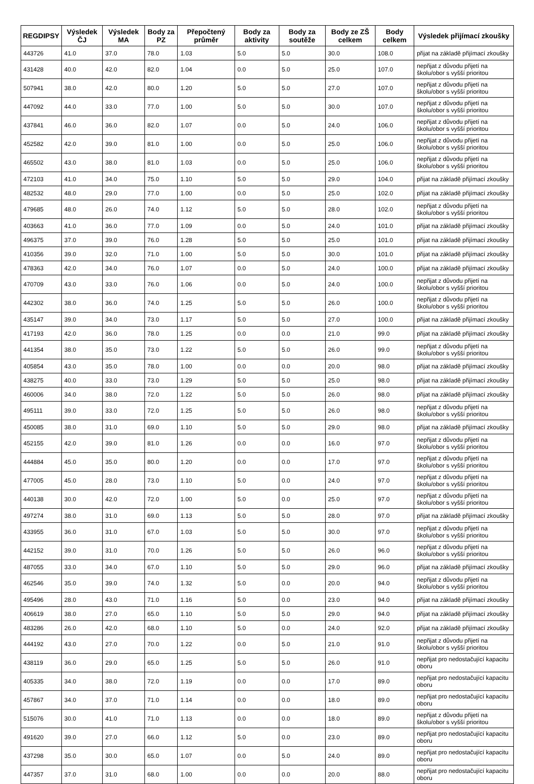| REGDIPSY | Výsledek ČJ | Výsledek MA | Body za PZ | Přepočtený průměr | Body za aktivity | Body za soutěže | Body ze ZŠ celkem | Body celkem | Výsledek přijímací zkoušky |
| --- | --- | --- | --- | --- | --- | --- | --- | --- | --- |
| 443726 | 41.0 | 37.0 | 78.0 | 1.03 | 5.0 | 5.0 | 30.0 | 108.0 | přijat na základě přijímací zkoušky |
| 431428 | 40.0 | 42.0 | 82.0 | 1.04 | 0.0 | 5.0 | 25.0 | 107.0 | nepřijat z důvodu přijetí na školu/obor s vyšší prioritou |
| 507941 | 38.0 | 42.0 | 80.0 | 1.20 | 5.0 | 5.0 | 27.0 | 107.0 | nepřijat z důvodu přijetí na školu/obor s vyšší prioritou |
| 447092 | 44.0 | 33.0 | 77.0 | 1.00 | 5.0 | 5.0 | 30.0 | 107.0 | nepřijat z důvodu přijetí na školu/obor s vyšší prioritou |
| 437841 | 46.0 | 36.0 | 82.0 | 1.07 | 0.0 | 5.0 | 24.0 | 106.0 | nepřijat z důvodu přijetí na školu/obor s vyšší prioritou |
| 452582 | 42.0 | 39.0 | 81.0 | 1.00 | 0.0 | 5.0 | 25.0 | 106.0 | nepřijat z důvodu přijetí na školu/obor s vyšší prioritou |
| 465502 | 43.0 | 38.0 | 81.0 | 1.03 | 0.0 | 5.0 | 25.0 | 106.0 | nepřijat z důvodu přijetí na školu/obor s vyšší prioritou |
| 472103 | 41.0 | 34.0 | 75.0 | 1.10 | 5.0 | 5.0 | 29.0 | 104.0 | přijat na základě přijímací zkoušky |
| 482532 | 48.0 | 29.0 | 77.0 | 1.00 | 0.0 | 5.0 | 25.0 | 102.0 | přijat na základě přijímací zkoušky |
| 479685 | 48.0 | 26.0 | 74.0 | 1.12 | 5.0 | 5.0 | 28.0 | 102.0 | nepřijat z důvodu přijetí na školu/obor s vyšší prioritou |
| 403663 | 41.0 | 36.0 | 77.0 | 1.09 | 0.0 | 5.0 | 24.0 | 101.0 | přijat na základě přijímací zkoušky |
| 496375 | 37.0 | 39.0 | 76.0 | 1.28 | 5.0 | 5.0 | 25.0 | 101.0 | přijat na základě přijímací zkoušky |
| 410356 | 39.0 | 32.0 | 71.0 | 1.00 | 5.0 | 5.0 | 30.0 | 101.0 | přijat na základě přijímací zkoušky |
| 478363 | 42.0 | 34.0 | 76.0 | 1.07 | 0.0 | 5.0 | 24.0 | 100.0 | přijat na základě přijímací zkoušky |
| 470709 | 43.0 | 33.0 | 76.0 | 1.06 | 0.0 | 5.0 | 24.0 | 100.0 | nepřijat z důvodu přijetí na školu/obor s vyšší prioritou |
| 442302 | 38.0 | 36.0 | 74.0 | 1.25 | 5.0 | 5.0 | 26.0 | 100.0 | nepřijat z důvodu přijetí na školu/obor s vyšší prioritou |
| 435147 | 39.0 | 34.0 | 73.0 | 1.17 | 5.0 | 5.0 | 27.0 | 100.0 | přijat na základě přijímací zkoušky |
| 417193 | 42.0 | 36.0 | 78.0 | 1.25 | 0.0 | 0.0 | 21.0 | 99.0 | přijat na základě přijímací zkoušky |
| 441354 | 38.0 | 35.0 | 73.0 | 1.22 | 5.0 | 5.0 | 26.0 | 99.0 | nepřijat z důvodu přijetí na školu/obor s vyšší prioritou |
| 405854 | 43.0 | 35.0 | 78.0 | 1.00 | 0.0 | 0.0 | 20.0 | 98.0 | přijat na základě přijímací zkoušky |
| 438275 | 40.0 | 33.0 | 73.0 | 1.29 | 5.0 | 5.0 | 25.0 | 98.0 | přijat na základě přijímací zkoušky |
| 460006 | 34.0 | 38.0 | 72.0 | 1.22 | 5.0 | 5.0 | 26.0 | 98.0 | přijat na základě přijímací zkoušky |
| 495111 | 39.0 | 33.0 | 72.0 | 1.25 | 5.0 | 5.0 | 26.0 | 98.0 | nepřijat z důvodu přijetí na školu/obor s vyšší prioritou |
| 450085 | 38.0 | 31.0 | 69.0 | 1.10 | 5.0 | 5.0 | 29.0 | 98.0 | přijat na základě přijímací zkoušky |
| 452155 | 42.0 | 39.0 | 81.0 | 1.26 | 0.0 | 0.0 | 16.0 | 97.0 | nepřijat z důvodu přijetí na školu/obor s vyšší prioritou |
| 444884 | 45.0 | 35.0 | 80.0 | 1.20 | 0.0 | 0.0 | 17.0 | 97.0 | nepřijat z důvodu přijetí na školu/obor s vyšší prioritou |
| 477005 | 45.0 | 28.0 | 73.0 | 1.10 | 5.0 | 0.0 | 24.0 | 97.0 | nepřijat z důvodu přijetí na školu/obor s vyšší prioritou |
| 440138 | 30.0 | 42.0 | 72.0 | 1.00 | 5.0 | 0.0 | 25.0 | 97.0 | nepřijat z důvodu přijetí na školu/obor s vyšší prioritou |
| 497274 | 38.0 | 31.0 | 69.0 | 1.13 | 5.0 | 5.0 | 28.0 | 97.0 | přijat na základě přijímací zkoušky |
| 433955 | 36.0 | 31.0 | 67.0 | 1.03 | 5.0 | 5.0 | 30.0 | 97.0 | nepřijat z důvodu přijetí na školu/obor s vyšší prioritou |
| 442152 | 39.0 | 31.0 | 70.0 | 1.26 | 5.0 | 5.0 | 26.0 | 96.0 | nepřijat z důvodu přijetí na školu/obor s vyšší prioritou |
| 487055 | 33.0 | 34.0 | 67.0 | 1.10 | 5.0 | 5.0 | 29.0 | 96.0 | přijat na základě přijímací zkoušky |
| 462546 | 35.0 | 39.0 | 74.0 | 1.32 | 5.0 | 0.0 | 20.0 | 94.0 | nepřijat z důvodu přijetí na školu/obor s vyšší prioritou |
| 495496 | 28.0 | 43.0 | 71.0 | 1.16 | 5.0 | 0.0 | 23.0 | 94.0 | přijat na základě přijímací zkoušky |
| 406619 | 38.0 | 27.0 | 65.0 | 1.10 | 5.0 | 5.0 | 29.0 | 94.0 | přijat na základě přijímací zkoušky |
| 483286 | 26.0 | 42.0 | 68.0 | 1.10 | 5.0 | 0.0 | 24.0 | 92.0 | přijat na základě přijímací zkoušky |
| 444192 | 43.0 | 27.0 | 70.0 | 1.22 | 0.0 | 5.0 | 21.0 | 91.0 | nepřijat z důvodu přijetí na školu/obor s vyšší prioritou |
| 438119 | 36.0 | 29.0 | 65.0 | 1.25 | 5.0 | 5.0 | 26.0 | 91.0 | nepřijat pro nedostačující kapacitu oboru |
| 405335 | 34.0 | 38.0 | 72.0 | 1.19 | 0.0 | 0.0 | 17.0 | 89.0 | nepřijat pro nedostačující kapacitu oboru |
| 457867 | 34.0 | 37.0 | 71.0 | 1.14 | 0.0 | 0.0 | 18.0 | 89.0 | nepřijat pro nedostačující kapacitu oboru |
| 515076 | 30.0 | 41.0 | 71.0 | 1.13 | 0.0 | 0.0 | 18.0 | 89.0 | nepřijat z důvodu přijetí na školu/obor s vyšší prioritou |
| 491620 | 39.0 | 27.0 | 66.0 | 1.12 | 5.0 | 0.0 | 23.0 | 89.0 | nepřijat pro nedostačující kapacitu oboru |
| 437298 | 35.0 | 30.0 | 65.0 | 1.07 | 0.0 | 5.0 | 24.0 | 89.0 | nepřijat pro nedostačující kapacitu oboru |
| 447357 | 37.0 | 31.0 | 68.0 | 1.00 | 0.0 | 0.0 | 20.0 | 88.0 | nepřijat pro nedostačující kapacitu oboru |